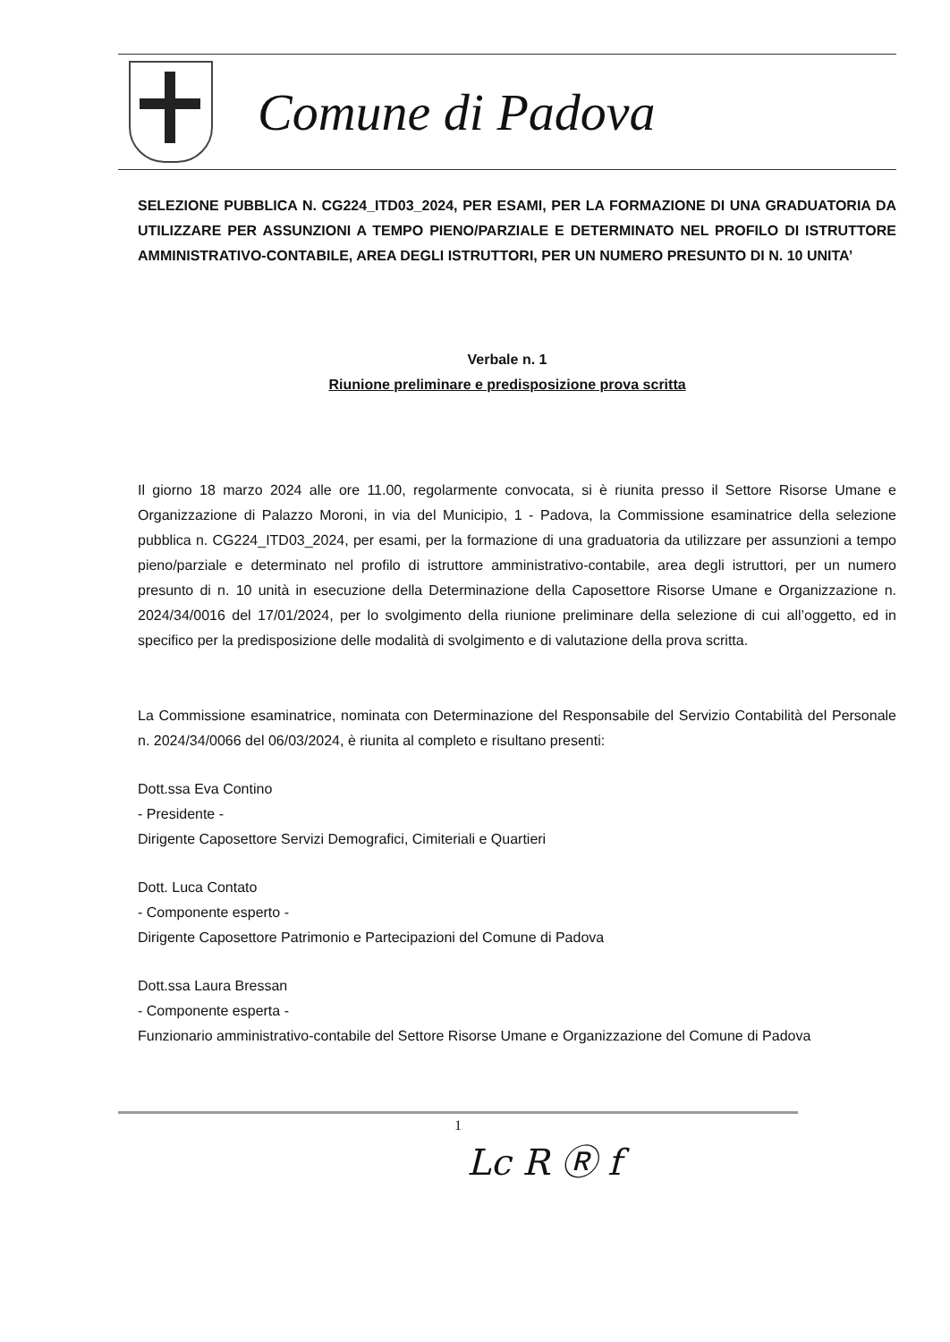Comune di Padova
SELEZIONE PUBBLICA N. CG224_ITD03_2024, PER ESAMI, PER LA FORMAZIONE DI UNA GRADUATORIA DA UTILIZZARE PER ASSUNZIONI A TEMPO PIENO/PARZIALE E DETERMINATO NEL PROFILO DI ISTRUTTORE AMMINISTRATIVO-CONTABILE, AREA DEGLI ISTRUTTORI, PER UN NUMERO PRESUNTO DI N. 10 UNITA’
Verbale n. 1
Riunione preliminare e predisposizione prova scritta
Il giorno 18 marzo 2024 alle ore 11.00, regolarmente convocata, si è riunita presso il Settore Risorse Umane e Organizzazione di Palazzo Moroni, in via del Municipio, 1 - Padova, la Commissione esaminatrice della selezione pubblica n. CG224_ITD03_2024, per esami, per la formazione di una graduatoria da utilizzare per assunzioni a tempo pieno/parziale e determinato nel profilo di istruttore amministrativo-contabile, area degli istruttori, per un numero presunto di n. 10 unità in esecuzione della Determinazione della Caposettore Risorse Umane e Organizzazione n. 2024/34/0016 del 17/01/2024, per lo svolgimento della riunione preliminare della selezione di cui all’oggetto, ed in specifico per la predisposizione delle modalità di svolgimento e di valutazione della prova scritta.
La Commissione esaminatrice, nominata con Determinazione del Responsabile del Servizio Contabilità del Personale n. 2024/34/0066 del 06/03/2024, è riunita al completo e risultano presenti:
Dott.ssa Eva Contino
- Presidente -
Dirigente Caposettore Servizi Demografici, Cimiteriali e Quartieri
Dott. Luca Contato
- Componente esperto -
Dirigente Caposettore Patrimonio e Partecipazioni del Comune di Padova
Dott.ssa Laura Bressan
- Componente esperta -
Funzionario amministrativo-contabile del Settore Risorse Umane e Organizzazione del Comune di Padova
1
Lc R Ⓡ f